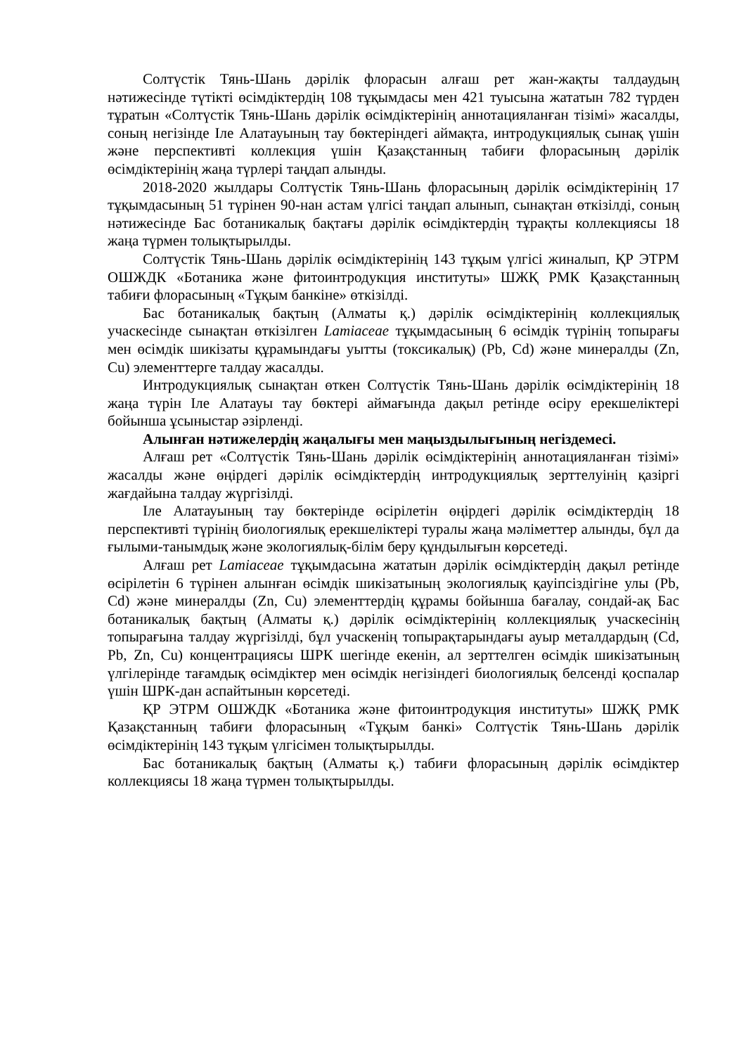Солтүстік Тянь-Шань дәрілік флорасын алғаш рет жан-жақты талдаудың нәтижесінде түтікті өсімдіктердің 108 тұқымдасы мен 421 туысына жататын 782 түрден тұратын «Солтүстік Тянь-Шань дәрілік өсімдіктерінің аннотацияланған тізімі» жасалды, соның негізінде Іле Алатауының тау бөктеріндегі аймақта, интродукциялық сынақ үшін және перспективті коллекция үшін Қазақстанның табиғи флорасының дәрілік өсімдіктерінің жаңа түрлері таңдап алынды.
2018-2020 жылдары Солтүстік Тянь-Шань флорасының дәрілік өсімдіктерінің 17 тұқымдасының 51 түрінен 90-нан астам үлгісі таңдап алынып, сынақтан өткізілді, соның нәтижесінде Бас ботаникалық бақтағы дәрілік өсімдіктердің тұрақты коллекциясы 18 жаңа түрмен толықтырылды.
Солтүстік Тянь-Шань дәрілік өсімдіктерінің 143 тұқым үлгісі жиналып, ҚР ЭТРМ ОШЖДК «Ботаника және фитоинтродукция институты» ШЖҚ РМК Қазақстанның табиғи флорасының «Тұқым банкіне» өткізілді.
Бас ботаникалық бақтың (Алматы қ.) дәрілік өсімдіктерінің коллекциялық учаскесінде сынақтан өткізілген Lamiaceae тұқымдасының 6 өсімдік түрінің топырағы мен өсімдік шикізаты құрамындағы уытты (токсикалық) (Pb, Cd) және минералды (Zn, Cu) элементтерге талдау жасалды.
Интродукциялық сынақтан өткен Солтүстік Тянь-Шань дәрілік өсімдіктерінің 18 жаңа түрін Іле Алатауы тау бөктері аймағында дақыл ретінде өсіру ерекшеліктері бойынша ұсыныстар әзірленді.
Алынған нәтижелердің жаңалығы мен маңыздылығының негіздемесі.
Алғаш рет «Солтүстік Тянь-Шань дәрілік өсімдіктерінің аннотацияланған тізімі» жасалды және өңірдегі дәрілік өсімдіктердің интродукциялық зерттелуінің қазіргі жағдайына талдау жүргізілді.
Іле Алатауының тау бөктерінде өсірілетін өңірдегі дәрілік өсімдіктердің 18 перспективті түрінің биологиялық ерекшеліктері туралы жаңа мәліметтер алынды, бұл да ғылыми-танымдық және экологиялық-білім беру құндылығын көрсетеді.
Алғаш рет Lamiaceae тұқымдасына жататын дәрілік өсімдіктердің дақыл ретінде өсірілетін 6 түрінен алынған өсімдік шикізатының экологиялық қауіпсіздігіне улы (Pb, Cd) және минералды (Zn, Cu) элементтердің құрамы бойынша бағалау, сондай-ақ Бас ботаникалық бақтың (Алматы қ.) дәрілік өсімдіктерінің коллекциялық учаскесінің топырағына талдау жүргізілді, бұл учаскенің топырақтарындағы ауыр металдардың (Cd, Pb, Zn, Cu) концентрациясы ШРК шегінде екенін, ал зерттелген өсімдік шикізатының үлгілерінде тағамдық өсімдіктер мен өсімдік негізіндегі биологиялық белсенді қоспалар үшін ШРК-дан аспайтынын көрсетеді.
ҚР ЭТРМ ОШЖДК «Ботаника және фитоинтродукция институты» ШЖҚ РМК Қазақстанның табиғи флорасының «Тұқым банкі» Солтүстік Тянь-Шань дәрілік өсімдіктерінің 143 тұқым үлгісімен толықтырылды.
Бас ботаникалық бақтың (Алматы қ.) табиғи флорасының дәрілік өсімдіктер коллекциясы 18 жаңа түрмен толықтырылды.